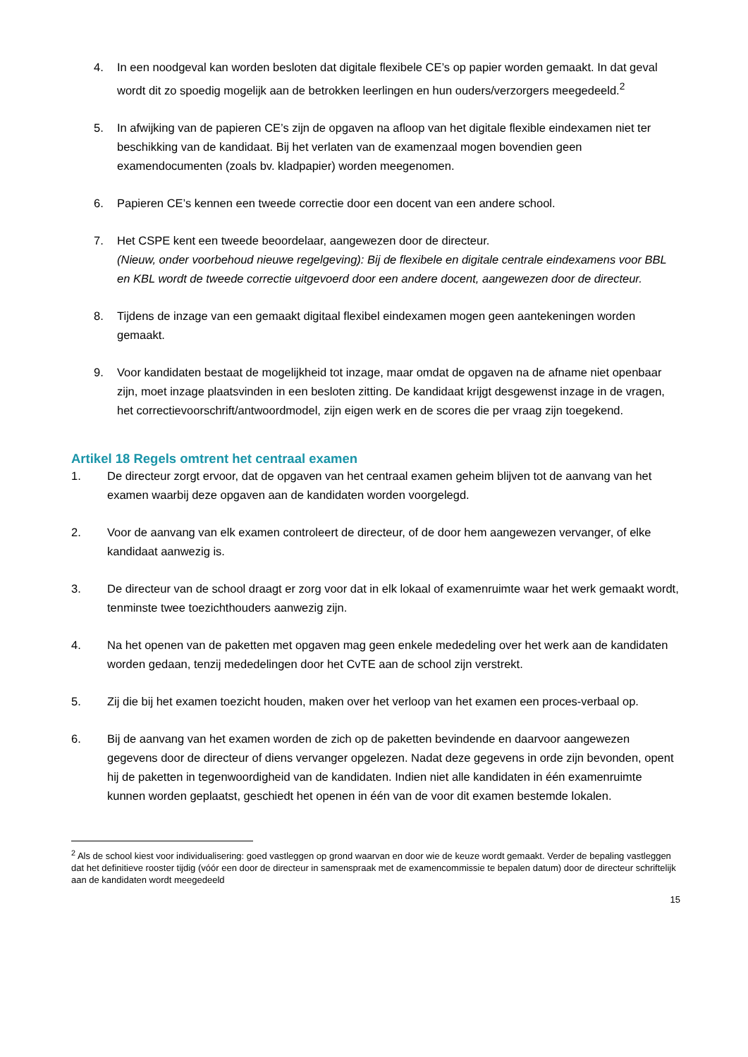4. In een noodgeval kan worden besloten dat digitale flexibele CE’s op papier worden gemaakt. In dat geval wordt dit zo spoedig mogelijk aan de betrokken leerlingen en hun ouders/verzorgers meegedeeld.<sup>2</sup>
5. In afwijking van de papieren CE’s zijn de opgaven na afloop van het digitale flexible eindexamen niet ter beschikking van de kandidaat. Bij het verlaten van de examenzaal mogen bovendien geen examendocumenten (zoals bv. kladpapier) worden meegenomen.
6. Papieren CE’s kennen een tweede correctie door een docent van een andere school.
7. Het CSPE kent een tweede beoordelaar, aangewezen door de directeur.
(Nieuw, onder voorbehoud nieuwe regelgeving): Bij de flexibele en digitale centrale eindexamens voor BBL en KBL wordt de tweede correctie uitgevoerd door een andere docent, aangewezen door de directeur.
8. Tijdens de inzage van een gemaakt digitaal flexibel eindexamen mogen geen aantekeningen worden gemaakt.
9. Voor kandidaten bestaat de mogelijkheid tot inzage, maar omdat de opgaven na de afname niet openbaar zijn, moet inzage plaatsvinden in een besloten zitting. De kandidaat krijgt desgewenst inzage in de vragen, het correctievoorschrift/antwoordmodel, zijn eigen werk en de scores die per vraag zijn toegekend.
Artikel 18 Regels omtrent het centraal examen
1. De directeur zorgt ervoor, dat de opgaven van het centraal examen geheim blijven tot de aanvang van het examen waarbij deze opgaven aan de kandidaten worden voorgelegd.
2. Voor de aanvang van elk examen controleert de directeur, of de door hem aangewezen vervanger, of elke kandidaat aanwezig is.
3. De directeur van de school draagt er zorg voor dat in elk lokaal of examenruimte waar het werk gemaakt wordt, tenminste twee toezichthouders aanwezig zijn.
4. Na het openen van de paketten met opgaven mag geen enkele mededeling over het werk aan de kandidaten worden gedaan, tenzij mededelingen door het CvTE aan de school zijn verstrekt.
5. Zij die bij het examen toezicht houden, maken over het verloop van het examen een proces-verbaal op.
6. Bij de aanvang van het examen worden de zich op de paketten bevindende en daarvoor aangewezen gegevens door de directeur of diens vervanger opgelezen. Nadat deze gegevens in orde zijn bevonden, opent hij de paketten in tegenwoordigheid van de kandidaten. Indien niet alle kandidaten in één examenruimte kunnen worden geplaatst, geschiedt het openen in één van de voor dit examen bestemde lokalen.
<sup>2</sup> Als de school kiest voor individualisering: goed vastleggen op grond waarvan en door wie de keuze wordt gemaakt. Verder de bepaling vastleggen dat het definitieve rooster tijdig (vóór een door de directeur in samenspraak met de examencommissie te bepalen datum) door de directeur schriftelijk aan de kandidaten wordt meegedeeld
15